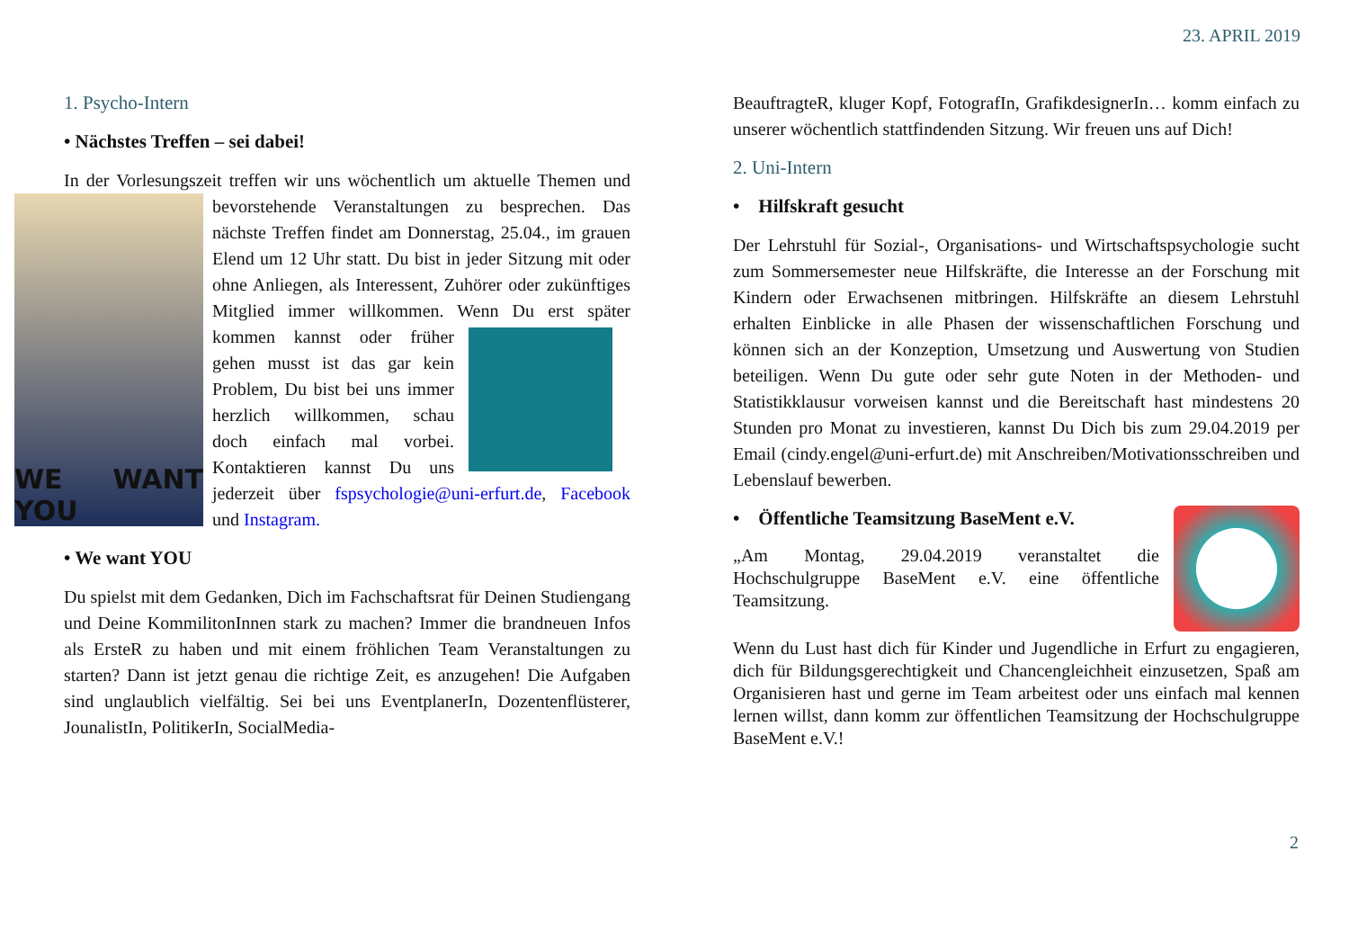23. APRIL 2019
1. Psycho-Intern
• Nächstes Treffen – sei dabei!
In der Vorlesungszeit treffen wir uns wöchentlich um aktuelle Themen
WE WANT YOU
und bevorstehende Veranstaltungen zu besprechen. Das nächste Treffen findet am Donnerstag, 25.04., im grauen Elend um 12 Uhr statt. Du bist in jeder Sitzung mit oder ohne Anliegen, als Interessent, Zuhörer oder zukünftiges Mitglied immer willkommen. Wenn Du erst später kommen kannst oder früher gehen musst ist das gar kein Problem, Du bist bei uns immer herzlich willkommen, schau doch einfach mal vorbei. Kontaktieren kannst Du uns jederzeit über fspsychologie@uni-erfurt.de, Facebook und Instagram.
• We want YOU
Du spielst mit dem Gedanken, Dich im Fachschaftsrat für Deinen Studiengang und Deine KommilitonInnen stark zu machen? Immer die brandneuen Infos als ErsteR zu haben und mit einem fröhlichen Team Veranstaltungen zu starten? Dann ist jetzt genau die richtige Zeit, es anzugehen! Die Aufgaben sind unglaublich vielfältig. Sei bei uns EventplanerIn, Dozentenflüsterer, JounalistIn, PolitikerIn, SocialMedia-
BeauftragteR, kluger Kopf, FotografIn, GrafikdesignerIn… komm einfach zu unserer wöchentlich stattfindenden Sitzung. Wir freuen uns auf Dich!
2. Uni-Intern
• Hilfskraft gesucht
Der Lehrstuhl für Sozial-, Organisations- und Wirtschaftspsychologie sucht zum Sommersemester neue Hilfskräfte, die Interesse an der Forschung mit Kindern oder Erwachsenen mitbringen. Hilfskräfte an diesem Lehrstuhl erhalten Einblicke in alle Phasen der wissenschaftlichen Forschung und können sich an der Konzeption, Umsetzung und Auswertung von Studien beteiligen. Wenn Du gute oder sehr gute Noten in der Methoden- und Statistikklausur vorweisen kannst und die Bereitschaft hast mindestens 20 Stunden pro Monat zu investieren, kannst Du Dich bis zum 29.04.2019 per Email (cindy.engel@uni-erfurt.de) mit Anschreiben/Motivationsschreiben und Lebenslauf bewerben.
• Öffentliche Teamsitzung BaseMent e.V.
„Am Montag, 29.04.2019 veranstaltet die Hochschulgruppe BaseMent e.V. eine öffentliche Teamsitzung.
Wenn du Lust hast dich für Kinder und Jugendliche in Erfurt zu engagieren, dich für Bildungsgerechtigkeit und Chancengleichheit einzusetzen, Spaß am Organisieren hast und gerne im Team arbeitest oder uns einfach mal kennen lernen willst, dann komm zur öffentlichen Teamsitzung der Hochschulgruppe BaseMent e.V.!
2